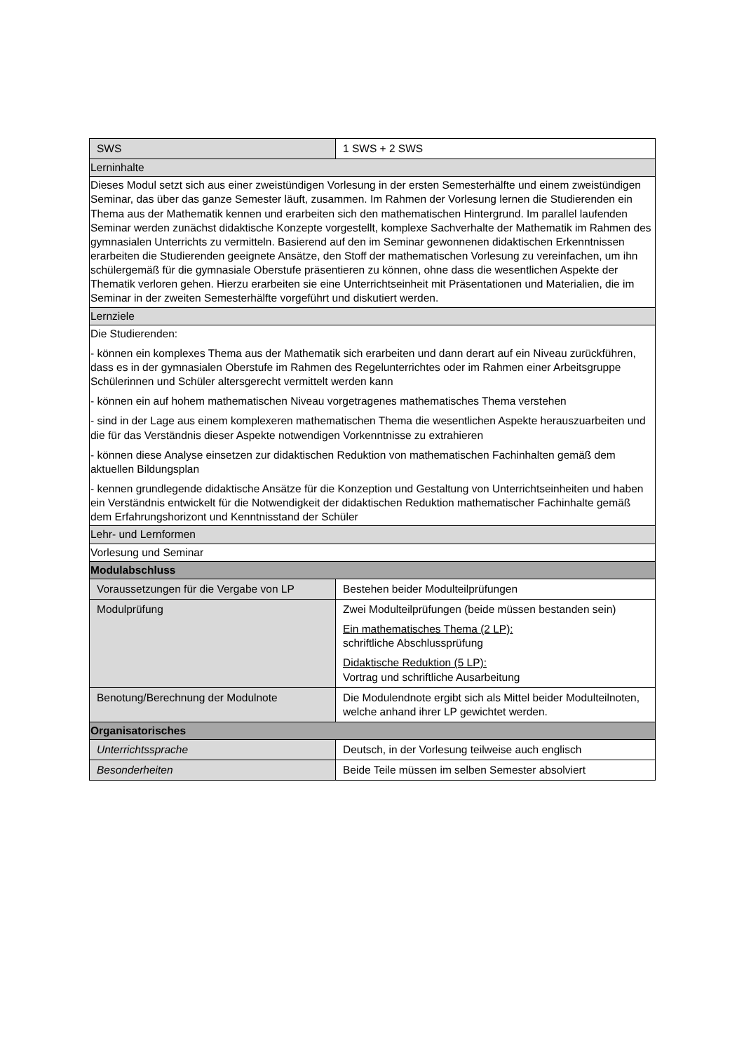| SWS | 1 SWS + 2 SWS |
| Lerninhalte | |
| Dieses Modul setzt sich aus einer zweistündigen Vorlesung in der ersten Semesterhälfte und einem zweistündigen Seminar, das über das ganze Semester läuft, zusammen. Im Rahmen der Vorlesung lernen die Studierenden ein Thema aus der Mathematik kennen und erarbeiten sich den mathematischen Hintergrund. Im parallel laufenden Seminar werden zunächst didaktische Konzepte vorgestellt, komplexe Sachverhalte der Mathematik im Rahmen des gymnasialen Unterrichts zu vermitteln. Basierend auf den im Seminar gewonnenen didaktischen Erkenntnissen erarbeiten die Studierenden geeignete Ansätze, den Stoff der mathematischen Vorlesung zu vereinfachen, um ihn schülergemäß für die gymnasiale Oberstufe präsentieren zu können, ohne dass die wesentlichen Aspekte der Thematik verloren gehen. Hierzu erarbeiten sie eine Unterrichtseinheit mit Präsentationen und Materialien, die im Seminar in der zweiten Semesterhälfte vorgeführt und diskutiert werden. | |
| Lernziele | |
| Die Studierenden: - können ein komplexes Thema aus der Mathematik sich erarbeiten und dann derart auf ein Niveau zurückführen, dass es in der gymnasialen Oberstufe im Rahmen des Regelunterrichtes oder im Rahmen einer Arbeitsgruppe Schülerinnen und Schüler altersgerecht vermittelt werden kann - können ein auf hohem mathematischen Niveau vorgetragenes mathematisches Thema verstehen - sind in der Lage aus einem komplexeren mathematischen Thema die wesentlichen Aspekte herauszuarbeiten und die für das Verständnis dieser Aspekte notwendigen Vorkenntnisse zu extrahieren - können diese Analyse einsetzen zur didaktischen Reduktion von mathematischen Fachinhalten gemäß dem aktuellen Bildungsplan - kennen grundlegende didaktische Ansätze für die Konzeption und Gestaltung von Unterrichtseinheiten und haben ein Verständnis entwickelt für die Notwendigkeit der didaktischen Reduktion mathematischer Fachinhalte gemäß dem Erfahrungshorizont und Kenntnisstand der Schüler | |
| Lehr- und Lernformen | |
| Vorlesung und Seminar | |
| Modulabschluss | |
| Voraussetzungen für die Vergabe von LP | Bestehen beider Modulteilprüfungen |
| Modulprüfung | Zwei Modulteilprüfungen (beide müssen bestanden sein) Ein mathematisches Thema (2 LP): schriftliche Abschlussprüfung Didaktische Reduktion (5 LP): Vortrag und schriftliche Ausarbeitung |
| Benotung/Berechnung der Modulnote | Die Modulendnote ergibt sich als Mittel beider Modulteilnoten, welche anhand ihrer LP gewichtet werden. |
| Organisatorisches | |
| Unterrichtssprache | Deutsch, in der Vorlesung teilweise auch englisch |
| Besonderheiten | Beide Teile müssen im selben Semester absolviert |